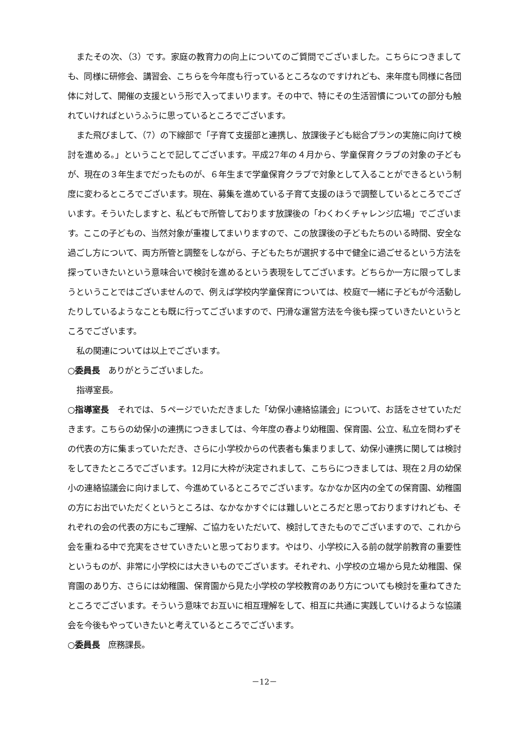またその次、（3）です。家庭の教育力の向上についてのご質問でございました。こちらにつきましても、同様に研修会、講習会、こちらを今年度も行っているところなのですけれども、来年度も同様に各団体に対して、開催の支援という形で入ってまいります。その中で、特にその生活習慣についての部分も触れていければというふうに思っているところでございます。
また飛びまして、（7）の下線部で「子育て支援部と連携し、放課後子ども総合プランの実施に向けて検討を進める。」ということで記してございます。平成27年の４月から、学童保育クラブの対象の子どもが、現在の３年生までだったものが、６年生まで学童保育クラブで対象として入ることができるという制度に変わるところでございます。現在、募集を進めている子育て支援のほうで調整しているところでございます。そういたしますと、私どもで所管しております放課後の「わくわくチャレンジ広場」でございます。ここの子どもの、当然対象が重複してまいりますので、この放課後の子どもたちのいる時間、安全な過ごし方について、両方所管と調整をしながら、子どもたちが選択する中で健全に過ごせるという方法を探っていきたいという意味合いで検討を進めるという表現をしてございます。どちらか一方に限ってしまうということではございませんので、例えば学校内学童保育については、校庭で一緒に子どもが今活動したりしているようなことも既に行ってございますので、円滑な運営方法を今後も探っていきたいというところでございます。
私の関連については以上でございます。
○委員長　ありがとうございました。
指導室長。
○指導室長　それでは、５ページでいただきました「幼保小連絡協議会」について、お話をさせていただきます。こちらの幼保小の連携につきましては、今年度の春より幼稚園、保育園、公立、私立を問わずその代表の方に集まっていただき、さらに小学校からの代表者も集まりまして、幼保小連携に関しては検討をしてきたところでございます。12月に大枠が決定されまして、こちらにつきましては、現在２月の幼保小の連絡協議会に向けまして、今進めているところでございます。なかなか区内の全ての保育園、幼稚園の方にお出でいただくというところは、なかなかすぐには難しいところだと思っておりますけれども、それぞれの会の代表の方にもご理解、ご協力をいただいて、検討してきたものでございますので、これから会を重ねる中で充実をさせていきたいと思っております。やはり、小学校に入る前の就学前教育の重要性というものが、非常に小学校には大きいものでございます。それぞれ、小学校の立場から見た幼稚園、保育園のあり方、さらには幼稚園、保育園から見た小学校の学校教育のあり方についても検討を重ねてきたところでございます。そういう意味でお互いに相互理解をして、相互に共通に実践していけるような協議会を今後もやっていきたいと考えているところでございます。
○委員長　庶務課長。
－12－